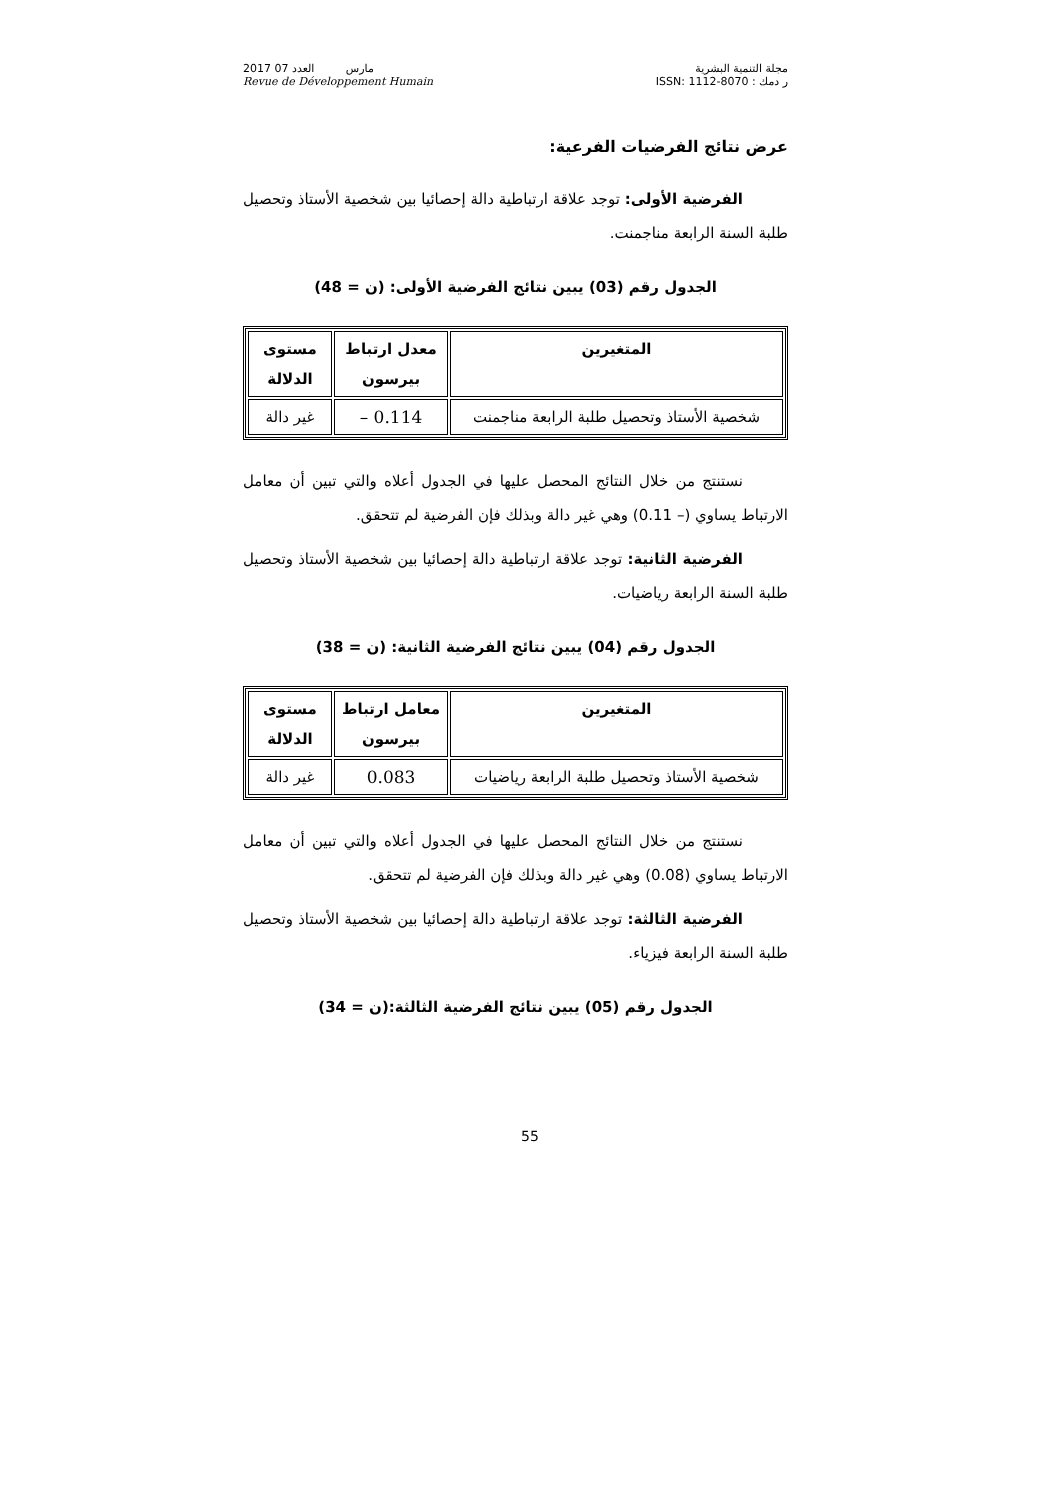2017 مارس العدد 07
Revue de Développement Humain
مجلة التنمية البشرية
ر دمك : ISSN: 1112-8070
عرض نتائج الفرضيات الفرعية:
الفرضية الأولى: توجد علاقة ارتباطية دالة إحصائيا بين شخصية الأستاذ وتحصيل طلبة السنة الرابعة مناجمنت.
الجدول رقم (03) يبين نتائج الفرضية الأولى: (ن = 48)
| المتغيرين | معدل ارتباط بيرسون | مستوى الدلالة |
| --- | --- | --- |
| شخصية الأستاذ وتحصيل طلبة الرابعة مناجمنت | – 0.114 | غير دالة |
نستنتج من خلال النتائج المحصل عليها في الجدول أعلاه والتي تبين أن معامل الارتباط يساوي (– 0.11) وهي غير دالة وبذلك فإن الفرضية لم تتحقق.
الفرضية الثانية: توجد علاقة ارتباطية دالة إحصائيا بين شخصية الأستاذ وتحصيل طلبة السنة الرابعة رياضيات.
الجدول رقم (04) يبين نتائج الفرضية الثانية: (ن = 38)
| المتغيرين | معامل ارتباط بيرسون | مستوى الدلالة |
| --- | --- | --- |
| شخصية الأستاذ وتحصيل طلبة الرابعة رياضيات | 0.083 | غير دالة |
نستنتج من خلال النتائج المحصل عليها في الجدول أعلاه والتي تبين أن معامل الارتباط يساوي (0.08) وهي غير دالة وبذلك فإن الفرضية لم تتحقق.
الفرضية الثالثة: توجد علاقة ارتباطية دالة إحصائيا بين شخصية الأستاذ وتحصيل طلبة السنة الرابعة فيزياء.
الجدول رقم (05) يبين نتائج الفرضية الثالثة:(ن = 34)
55